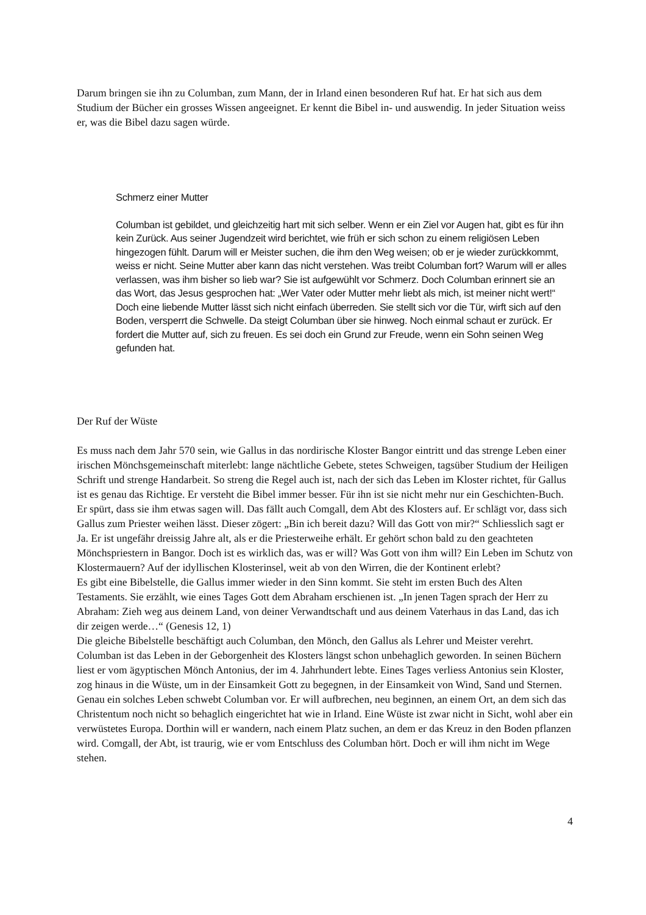Darum bringen sie ihn zu Columban, zum Mann, der in Irland einen besonderen Ruf hat. Er hat sich aus dem Studium der Bücher ein grosses Wissen angeeignet. Er kennt die Bibel in- und auswendig. In jeder Situation weiss er, was die Bibel dazu sagen würde.
Schmerz einer Mutter
Columban ist gebildet, und gleichzeitig hart mit sich selber. Wenn er ein Ziel vor Augen hat, gibt es für ihn kein Zurück. Aus seiner Jugendzeit wird berichtet, wie früh er sich schon zu einem religiösen Leben hingezogen fühlt. Darum will er Meister suchen, die ihm den Weg weisen; ob er je wieder zurückkommt, weiss er nicht. Seine Mutter aber kann das nicht verstehen. Was treibt Columban fort? Warum will er alles verlassen, was ihm bisher so lieb war? Sie ist aufgewühlt vor Schmerz. Doch Columban erinnert sie an das Wort, das Jesus gesprochen hat: „Wer Vater oder Mutter mehr liebt als mich, ist meiner nicht wert!“ Doch eine liebende Mutter lässt sich nicht einfach überreden. Sie stellt sich vor die Tür, wirft sich auf den Boden, versperrt die Schwelle. Da steigt Columban über sie hinweg. Noch einmal schaut er zurück. Er fordert die Mutter auf, sich zu freuen. Es sei doch ein Grund zur Freude, wenn ein Sohn seinen Weg gefunden hat.
Der Ruf der Wüste
Es muss nach dem Jahr 570 sein, wie Gallus in das nordirische Kloster Bangor eintritt und das strenge Leben einer irischen Mönchsgemeinschaft miterlebt: lange nächtliche Gebete, stetes Schweigen, tagsüber Studium der Heiligen Schrift und strenge Handarbeit. So streng die Regel auch ist, nach der sich das Leben im Kloster richtet, für Gallus ist es genau das Richtige. Er versteht die Bibel immer besser. Für ihn ist sie nicht mehr nur ein Geschichten-Buch. Er spürt, dass sie ihm etwas sagen will. Das fällt auch Comgall, dem Abt des Klosters auf. Er schlägt vor, dass sich Gallus zum Priester weihen lässt. Dieser zögert: „Bin ich bereit dazu? Will das Gott von mir?“ Schliesslich sagt er Ja. Er ist ungefähr dreissig Jahre alt, als er die Priesterweihe erhält. Er gehört schon bald zu den geachteten Mönchspriestern in Bangor. Doch ist es wirklich das, was er will? Was Gott von ihm will? Ein Leben im Schutz von Klostermauern? Auf der idyllischen Klosterinsel, weit ab von den Wirren, die der Kontinent erlebt?
Es gibt eine Bibelstelle, die Gallus immer wieder in den Sinn kommt. Sie steht im ersten Buch des Alten Testaments. Sie erzählt, wie eines Tages Gott dem Abraham erschienen ist. „In jenen Tagen sprach der Herr zu Abraham: Zieh weg aus deinem Land, von deiner Verwandtschaft und aus deinem Vaterhaus in das Land, das ich dir zeigen werde…“ (Genesis 12, 1)
Die gleiche Bibelstelle beschäftigt auch Columban, den Mönch, den Gallus als Lehrer und Meister verehrt. Columban ist das Leben in der Geborgenheit des Klosters längst schon unbehaglich geworden. In seinen Büchern liest er vom ägyptischen Mönch Antonius, der im 4. Jahrhundert lebte. Eines Tages verliess Antonius sein Kloster, zog hinaus in die Wüste, um in der Einsamkeit Gott zu begegnen, in der Einsamkeit von Wind, Sand und Sternen.
Genau ein solches Leben schwebt Columban vor. Er will aufbrechen, neu beginnen, an einem Ort, an dem sich das Christentum noch nicht so behaglich eingerichtet hat wie in Irland. Eine Wüste ist zwar nicht in Sicht, wohl aber ein verwüstetes Europa. Dorthin will er wandern, nach einem Platz suchen, an dem er das Kreuz in den Boden pflanzen wird. Comgall, der Abt, ist traurig, wie er vom Entschluss des Columban hört. Doch er will ihm nicht im Wege stehen.
4